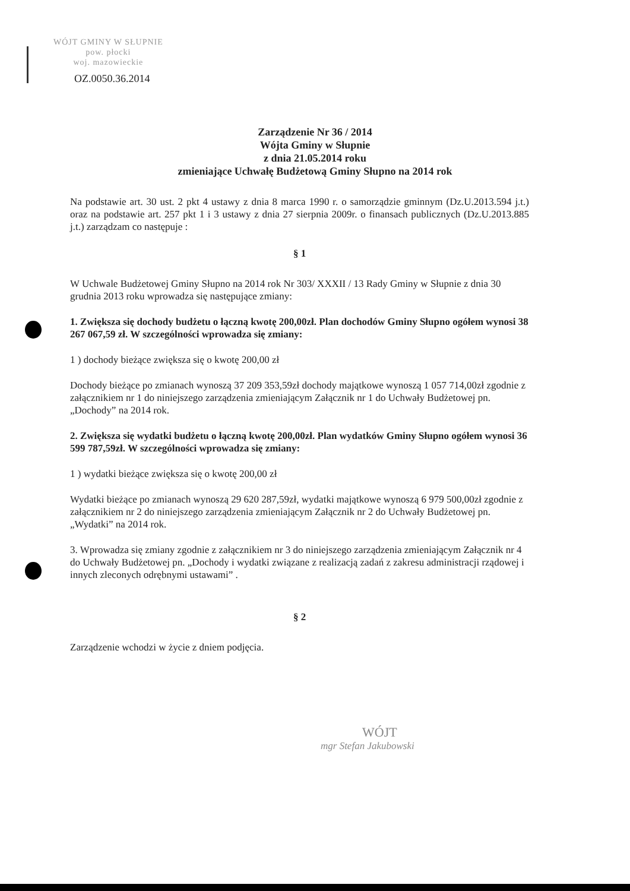WÓJT GMINY W SŁUPNIE
pow. płocki
woj. mazowieckie
OZ.0050.36.2014
Zarządzenie Nr 36 / 2014
Wójta Gminy w Słupnie
z dnia 21.05.2014 roku
zmieniające Uchwałę Budżetową Gminy Słupno na 2014 rok
Na podstawie art. 30 ust. 2 pkt 4 ustawy z dnia 8 marca 1990 r. o samorządzie gminnym (Dz.U.2013.594 j.t.) oraz na podstawie art. 257 pkt 1 i 3 ustawy z dnia 27 sierpnia 2009r. o finansach publicznych (Dz.U.2013.885 j.t.) zarządzam co następuje :
§ 1
W Uchwale Budżetowej Gminy Słupno na 2014 rok Nr 303/ XXXII / 13 Rady Gminy w Słupnie z dnia 30 grudnia 2013 roku wprowadza się następujące zmiany:
1. Zwiększa się dochody budżetu o łączną kwotę 200,00zł. Plan dochodów Gminy Słupno ogółem wynosi 38 267 067,59 zł. W szczególności wprowadza się zmiany:
1 ) dochody bieżące zwiększa się o kwotę 200,00 zł
Dochody bieżące po zmianach wynoszą 37 209 353,59zł dochody majątkowe wynoszą 1 057 714,00zł zgodnie z załącznikiem nr 1 do niniejszego zarządzenia zmieniającym Załącznik nr 1 do Uchwały Budżetowej pn. „Dochody” na 2014 rok.
2. Zwiększa się wydatki budżetu o łączną kwotę 200,00zł. Plan wydatków Gminy Słupno ogółem wynosi 36 599 787,59zł. W szczególności wprowadza się zmiany:
1 ) wydatki bieżące zwiększa się o kwotę 200,00 zł
Wydatki bieżące po zmianach wynoszą 29 620 287,59zł, wydatki majątkowe wynoszą 6 979 500,00zł zgodnie z załącznikiem nr 2 do niniejszego zarządzenia zmieniającym Załącznik nr 2 do Uchwały Budżetowej pn. „Wydatki” na 2014 rok.
3. Wprowadza się zmiany zgodnie z załącznikiem nr 3 do niniejszego zarządzenia zmieniającym Załącznik nr 4 do Uchwały Budżetowej pn. „Dochody i wydatki związane z realizacją zadań z zakresu administracji rządowej i innych zleconych odrębnymi ustawami” .
§ 2
Zarządzenie wchodzi w życie z dniem podjęcia.
WÓJT
mgr Stefan Jakubowski